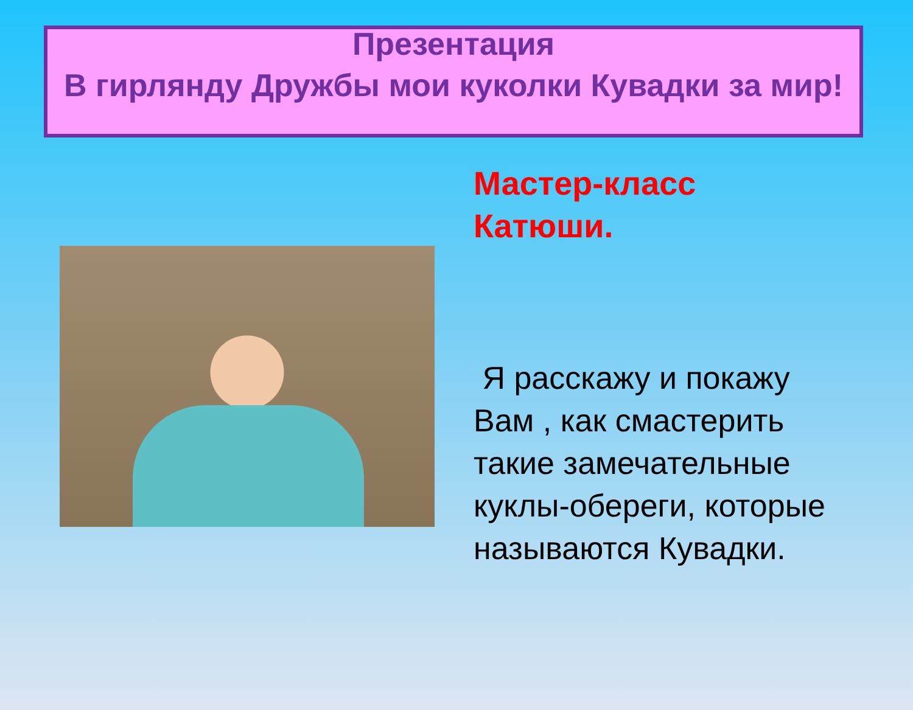Презентация
В гирлянду Дружбы мои куколки Кувадки за мир!
Мастер-класс
Катюши.
Я расскажу и покажу Вам , как смастерить такие замечательные куклы-обереги, которые называются Кувадки.